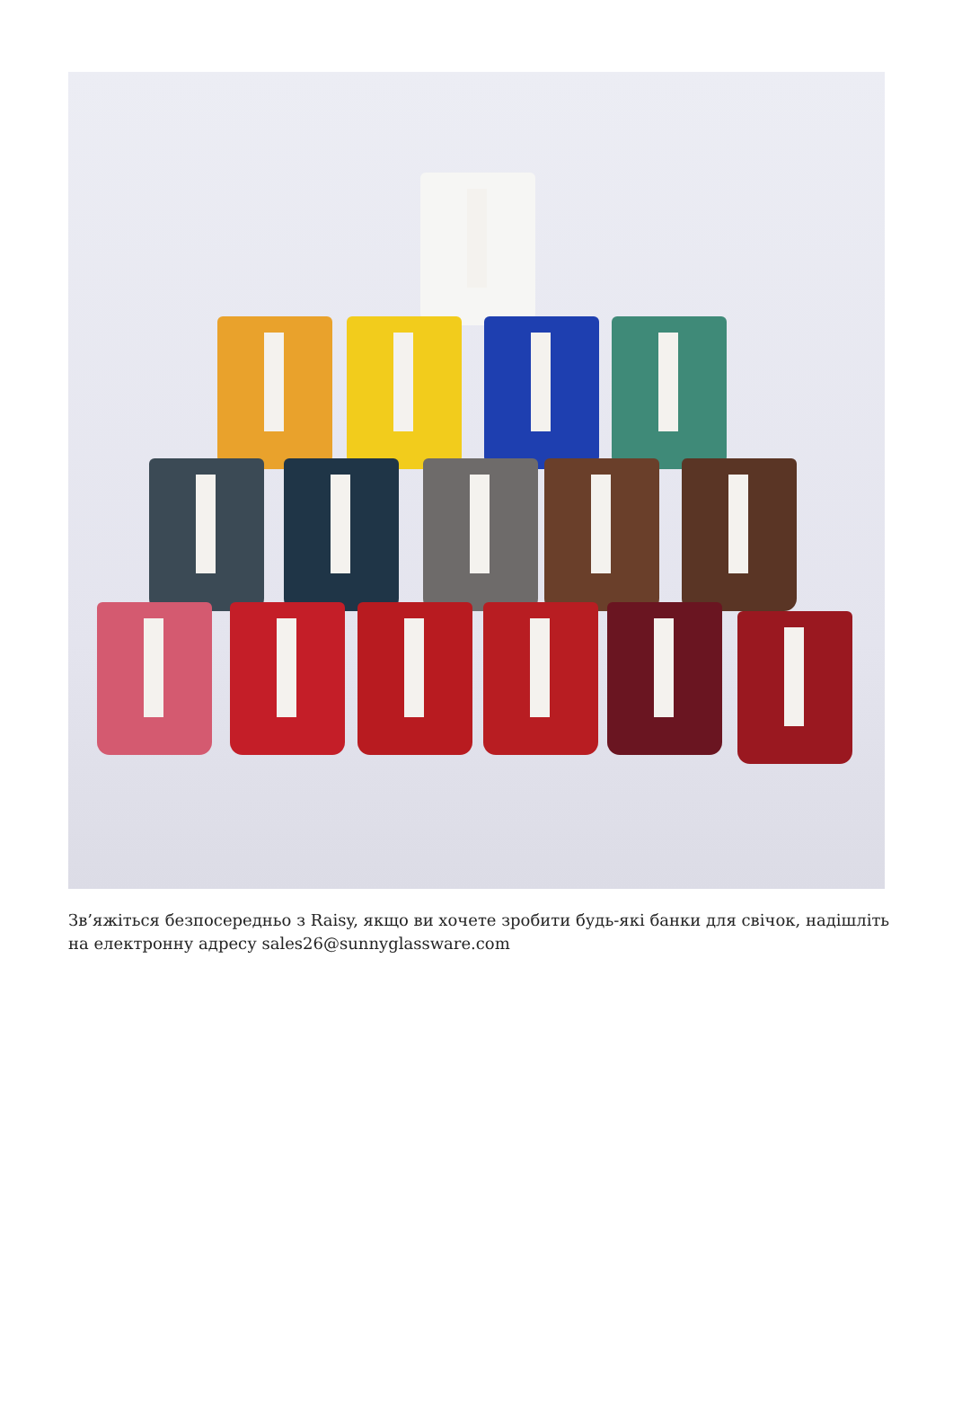Зв’яжіться безпосередньо з Raisy, якщо ви хочете зробити будь-які банки для свічок, надішліть на електронну адресу sales26@sunnyglassware.com